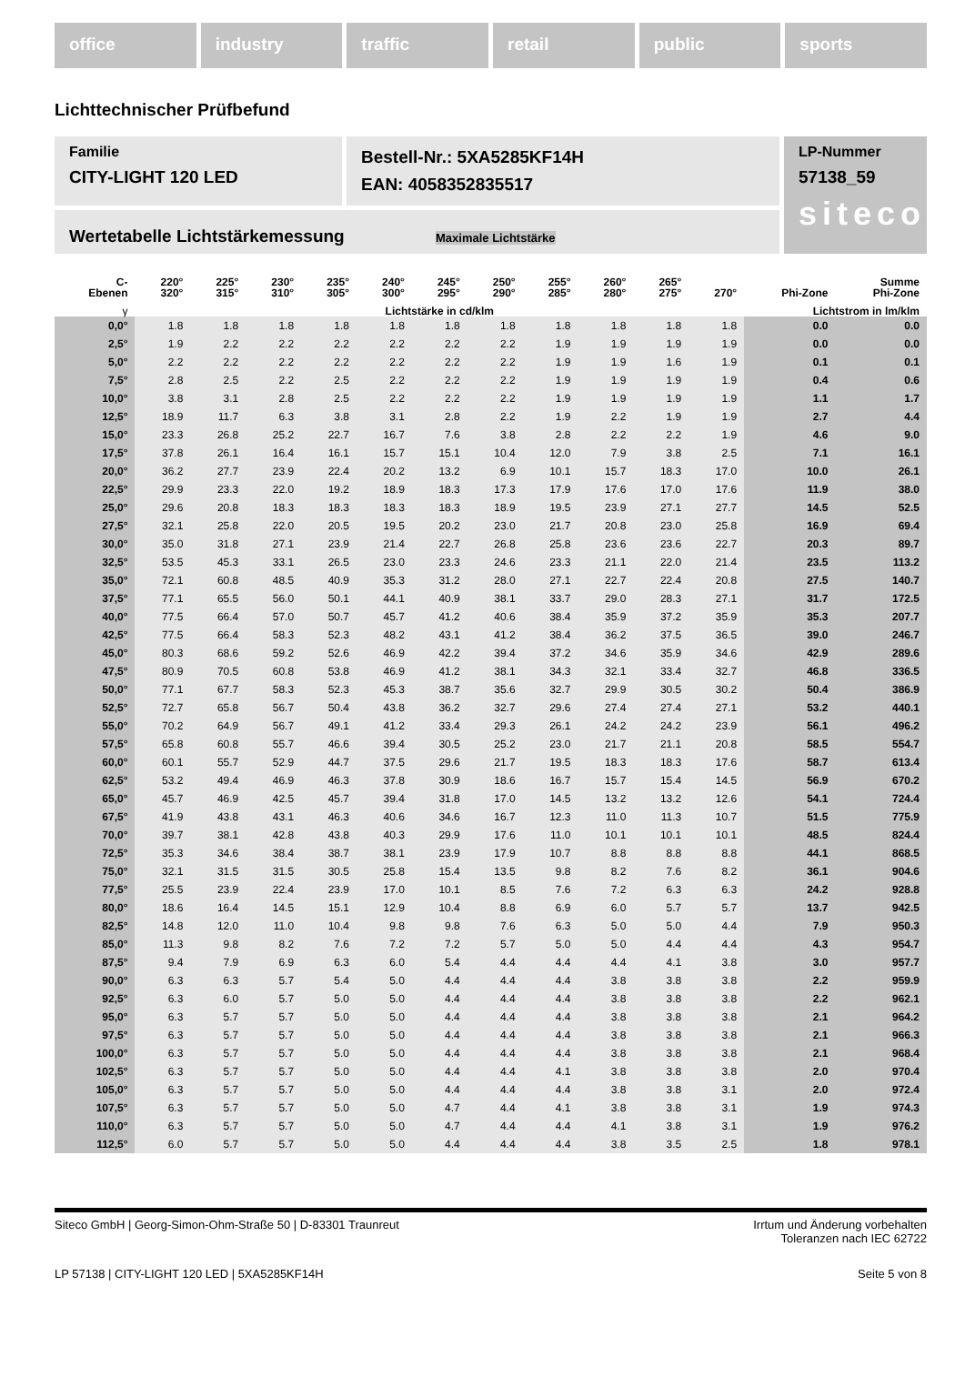office industry traffic retail public sports
Lichttechnischer Prüfbefund
Familie
CITY-LIGHT 120 LED
Bestell-Nr.: 5XA5285KF14H
EAN: 4058352835517
LP-Nummer
57138_59
siteco
Wertetabelle Lichtstärkemessung Maximale Lichtstärke
| C- Ebenen | 220° 320° | 225° 315° | 230° 310° | 235° 305° | 240° 300° | 245° 295° | 250° 290° | 255° 285° | 260° 280° | 265° 275° | 270° | Phi-Zone | Summe Phi-Zone |
| --- | --- | --- | --- | --- | --- | --- | --- | --- | --- | --- | --- | --- | --- |
| γ | Lichtstärke in cd/klm | | | | | | | | | | | Lichtstrom in lm/klm | |
| 0,0° | 1.8 | 1.8 | 1.8 | 1.8 | 1.8 | 1.8 | 1.8 | 1.8 | 1.8 | 1.8 | 1.8 | 0.0 | 0.0 |
| 2,5° | 1.9 | 2.2 | 2.2 | 2.2 | 2.2 | 2.2 | 2.2 | 1.9 | 1.9 | 1.9 | 1.9 | 0.0 | 0.0 |
| 5,0° | 2.2 | 2.2 | 2.2 | 2.2 | 2.2 | 2.2 | 2.2 | 1.9 | 1.9 | 1.6 | 1.9 | 0.1 | 0.1 |
| 7,5° | 2.8 | 2.5 | 2.2 | 2.5 | 2.2 | 2.2 | 2.2 | 1.9 | 1.9 | 1.9 | 1.9 | 0.4 | 0.6 |
| 10,0° | 3.8 | 3.1 | 2.8 | 2.5 | 2.2 | 2.2 | 2.2 | 1.9 | 1.9 | 1.9 | 1.9 | 1.1 | 1.7 |
| 12,5° | 18.9 | 11.7 | 6.3 | 3.8 | 3.1 | 2.8 | 2.2 | 1.9 | 2.2 | 1.9 | 1.9 | 2.7 | 4.4 |
| 15,0° | 23.3 | 26.8 | 25.2 | 22.7 | 16.7 | 7.6 | 3.8 | 2.8 | 2.2 | 2.2 | 1.9 | 4.6 | 9.0 |
| 17,5° | 37.8 | 26.1 | 16.4 | 16.1 | 15.7 | 15.1 | 10.4 | 12.0 | 7.9 | 3.8 | 2.5 | 7.1 | 16.1 |
| 20,0° | 36.2 | 27.7 | 23.9 | 22.4 | 20.2 | 13.2 | 6.9 | 10.1 | 15.7 | 18.3 | 17.0 | 10.0 | 26.1 |
| 22,5° | 29.9 | 23.3 | 22.0 | 19.2 | 18.9 | 18.3 | 17.3 | 17.9 | 17.6 | 17.0 | 17.6 | 11.9 | 38.0 |
| 25,0° | 29.6 | 20.8 | 18.3 | 18.3 | 18.3 | 18.3 | 18.9 | 19.5 | 23.9 | 27.1 | 27.7 | 14.5 | 52.5 |
| 27,5° | 32.1 | 25.8 | 22.0 | 20.5 | 19.5 | 20.2 | 23.0 | 21.7 | 20.8 | 23.0 | 25.8 | 16.9 | 69.4 |
| 30,0° | 35.0 | 31.8 | 27.1 | 23.9 | 21.4 | 22.7 | 26.8 | 25.8 | 23.6 | 23.6 | 22.7 | 20.3 | 89.7 |
| 32,5° | 53.5 | 45.3 | 33.1 | 26.5 | 23.0 | 23.3 | 24.6 | 23.3 | 21.1 | 22.0 | 21.4 | 23.5 | 113.2 |
| 35,0° | 72.1 | 60.8 | 48.5 | 40.9 | 35.3 | 31.2 | 28.0 | 27.1 | 22.7 | 22.4 | 20.8 | 27.5 | 140.7 |
| 37,5° | 77.1 | 65.5 | 56.0 | 50.1 | 44.1 | 40.9 | 38.1 | 33.7 | 29.0 | 28.3 | 27.1 | 31.7 | 172.5 |
| 40,0° | 77.5 | 66.4 | 57.0 | 50.7 | 45.7 | 41.2 | 40.6 | 38.4 | 35.9 | 37.2 | 35.9 | 35.3 | 207.7 |
| 42,5° | 77.5 | 66.4 | 58.3 | 52.3 | 48.2 | 43.1 | 41.2 | 38.4 | 36.2 | 37.5 | 36.5 | 39.0 | 246.7 |
| 45,0° | 80.3 | 68.6 | 59.2 | 52.6 | 46.9 | 42.2 | 39.4 | 37.2 | 34.6 | 35.9 | 34.6 | 42.9 | 289.6 |
| 47,5° | 80.9 | 70.5 | 60.8 | 53.8 | 46.9 | 41.2 | 38.1 | 34.3 | 32.1 | 33.4 | 32.7 | 46.8 | 336.5 |
| 50,0° | 77.1 | 67.7 | 58.3 | 52.3 | 45.3 | 38.7 | 35.6 | 32.7 | 29.9 | 30.5 | 30.2 | 50.4 | 386.9 |
| 52,5° | 72.7 | 65.8 | 56.7 | 50.4 | 43.8 | 36.2 | 32.7 | 29.6 | 27.4 | 27.4 | 27.1 | 53.2 | 440.1 |
| 55,0° | 70.2 | 64.9 | 56.7 | 49.1 | 41.2 | 33.4 | 29.3 | 26.1 | 24.2 | 24.2 | 23.9 | 56.1 | 496.2 |
| 57,5° | 65.8 | 60.8 | 55.7 | 46.6 | 39.4 | 30.5 | 25.2 | 23.0 | 21.7 | 21.1 | 20.8 | 58.5 | 554.7 |
| 60,0° | 60.1 | 55.7 | 52.9 | 44.7 | 37.5 | 29.6 | 21.7 | 19.5 | 18.3 | 18.3 | 17.6 | 58.7 | 613.4 |
| 62,5° | 53.2 | 49.4 | 46.9 | 46.3 | 37.8 | 30.9 | 18.6 | 16.7 | 15.7 | 15.4 | 14.5 | 56.9 | 670.2 |
| 65,0° | 45.7 | 46.9 | 42.5 | 45.7 | 39.4 | 31.8 | 17.0 | 14.5 | 13.2 | 13.2 | 12.6 | 54.1 | 724.4 |
| 67,5° | 41.9 | 43.8 | 43.1 | 46.3 | 40.6 | 34.6 | 16.7 | 12.3 | 11.0 | 11.3 | 10.7 | 51.5 | 775.9 |
| 70,0° | 39.7 | 38.1 | 42.8 | 43.8 | 40.3 | 29.9 | 17.6 | 11.0 | 10.1 | 10.1 | 10.1 | 48.5 | 824.4 |
| 72,5° | 35.3 | 34.6 | 38.4 | 38.7 | 38.1 | 23.9 | 17.9 | 10.7 | 8.8 | 8.8 | 8.8 | 44.1 | 868.5 |
| 75,0° | 32.1 | 31.5 | 31.5 | 30.5 | 25.8 | 15.4 | 13.5 | 9.8 | 8.2 | 7.6 | 8.2 | 36.1 | 904.6 |
| 77,5° | 25.5 | 23.9 | 22.4 | 23.9 | 17.0 | 10.1 | 8.5 | 7.6 | 7.2 | 6.3 | 6.3 | 24.2 | 928.8 |
| 80,0° | 18.6 | 16.4 | 14.5 | 15.1 | 12.9 | 10.4 | 8.8 | 6.9 | 6.0 | 5.7 | 5.7 | 13.7 | 942.5 |
| 82,5° | 14.8 | 12.0 | 11.0 | 10.4 | 9.8 | 9.8 | 7.6 | 6.3 | 5.0 | 5.0 | 4.4 | 7.9 | 950.3 |
| 85,0° | 11.3 | 9.8 | 8.2 | 7.6 | 7.2 | 7.2 | 5.7 | 5.0 | 5.0 | 4.4 | 4.4 | 4.3 | 954.7 |
| 87,5° | 9.4 | 7.9 | 6.9 | 6.3 | 6.0 | 5.4 | 4.4 | 4.4 | 4.4 | 4.1 | 3.8 | 3.0 | 957.7 |
| 90,0° | 6.3 | 6.3 | 5.7 | 5.4 | 5.0 | 4.4 | 4.4 | 4.4 | 3.8 | 3.8 | 3.8 | 2.2 | 959.9 |
| 92,5° | 6.3 | 6.0 | 5.7 | 5.0 | 5.0 | 4.4 | 4.4 | 4.4 | 3.8 | 3.8 | 3.8 | 2.2 | 962.1 |
| 95,0° | 6.3 | 5.7 | 5.7 | 5.0 | 5.0 | 4.4 | 4.4 | 4.4 | 3.8 | 3.8 | 3.8 | 2.1 | 964.2 |
| 97,5° | 6.3 | 5.7 | 5.7 | 5.0 | 5.0 | 4.4 | 4.4 | 4.4 | 3.8 | 3.8 | 3.8 | 2.1 | 966.3 |
| 100,0° | 6.3 | 5.7 | 5.7 | 5.0 | 5.0 | 4.4 | 4.4 | 4.4 | 3.8 | 3.8 | 3.8 | 2.1 | 968.4 |
| 102,5° | 6.3 | 5.7 | 5.7 | 5.0 | 5.0 | 4.4 | 4.4 | 4.1 | 3.8 | 3.8 | 3.8 | 2.0 | 970.4 |
| 105,0° | 6.3 | 5.7 | 5.7 | 5.0 | 5.0 | 4.4 | 4.4 | 4.4 | 3.8 | 3.8 | 3.1 | 2.0 | 972.4 |
| 107,5° | 6.3 | 5.7 | 5.7 | 5.0 | 5.0 | 4.7 | 4.4 | 4.1 | 3.8 | 3.8 | 3.1 | 1.9 | 974.3 |
| 110,0° | 6.3 | 5.7 | 5.7 | 5.0 | 5.0 | 4.7 | 4.4 | 4.4 | 4.1 | 3.8 | 3.1 | 1.9 | 976.2 |
| 112,5° | 6.0 | 5.7 | 5.7 | 5.0 | 5.0 | 4.4 | 4.4 | 4.4 | 3.8 | 3.5 | 2.5 | 1.8 | 978.1 |
Siteco GmbH | Georg-Simon-Ohm-Straße 50 | D-83301 Traunreut
Irrtum und Änderung vorbehalten
Toleranzen nach IEC 62722
LP 57138 | CITY-LIGHT 120 LED | 5XA5285KF14H
Seite 5 von 8